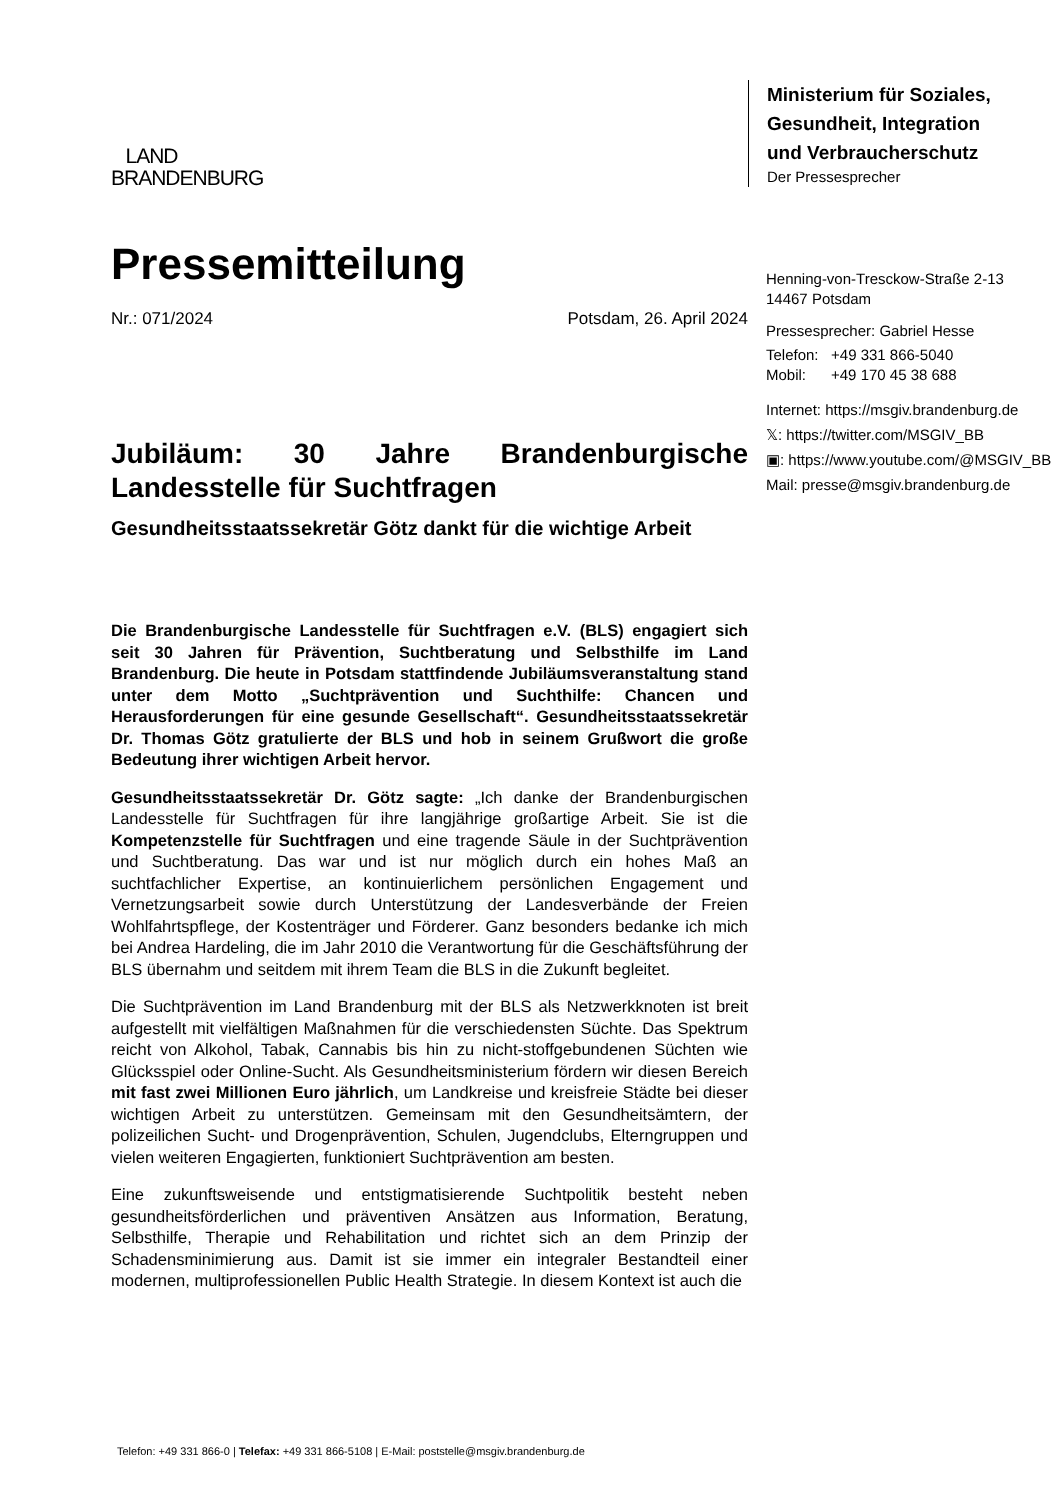LAND
BRANDENBURG
Pressemitteilung
Nr.: 071/2024 Potsdam, 26. April 2024
Jubiläum: 30 Jahre Brandenburgische Landesstelle für Suchtfragen
Gesundheitsstaatssekretär Götz dankt für die wichtige Arbeit
Die Brandenburgische Landesstelle für Suchtfragen e.V. (BLS) engagiert sich seit 30 Jahren für Prävention, Suchtberatung und Selbsthilfe im Land Brandenburg. Die heute in Potsdam stattfindende Jubiläumsveranstaltung stand unter dem Motto „Suchtprävention und Suchthilfe: Chancen und Herausforderungen für eine gesunde Gesellschaft“. Gesundheitsstaatssekretär Dr. Thomas Götz gratulierte der BLS und hob in seinem Grußwort die große Bedeutung ihrer wichtigen Arbeit hervor.
Gesundheitsstaatssekretär Dr. Götz sagte: „Ich danke der Brandenburgischen Landesstelle für Suchtfragen für ihre langjährige großartige Arbeit. Sie ist die Kompetenzstelle für Suchtfragen und eine tragende Säule in der Suchtprävention und Suchtberatung. Das war und ist nur möglich durch ein hohes Maß an suchtfachlicher Expertise, an kontinuierlichem persönlichen Engagement und Vernetzungsarbeit sowie durch Unterstützung der Landesverbände der Freien Wohlfahrtspflege, der Kostenträger und Förderer. Ganz besonders bedanke ich mich bei Andrea Hardeling, die im Jahr 2010 die Verantwortung für die Geschäftsführung der BLS übernahm und seitdem mit ihrem Team die BLS in die Zukunft begleitet.
Die Suchtprävention im Land Brandenburg mit der BLS als Netzwerkknoten ist breit aufgestellt mit vielfältigen Maßnahmen für die verschiedensten Süchte. Das Spektrum reicht von Alkohol, Tabak, Cannabis bis hin zu nicht-stoffgebundenen Süchten wie Glücksspiel oder Online-Sucht. Als Gesundheitsministerium fördern wir diesen Bereich mit fast zwei Millionen Euro jährlich, um Landkreise und kreisfreie Städte bei dieser wichtigen Arbeit zu unterstützen. Gemeinsam mit den Gesundheitsämtern, der polizeilichen Sucht- und Drogenprävention, Schulen, Jugendclubs, Elterngruppen und vielen weiteren Engagierten, funktioniert Suchtprävention am besten.
Eine zukunftsweisende und entstigmatisierende Suchtpolitik besteht neben gesundheitsförderlichen und präventiven Ansätzen aus Information, Beratung, Selbsthilfe, Therapie und Rehabilitation und richtet sich an dem Prinzip der Schadensminimierung aus. Damit ist sie immer ein integraler Bestandteil einer modernen, multiprofessionellen Public Health Strategie. In diesem Kontext ist auch die
Ministerium für Soziales,
Gesundheit, Integration
und Verbraucherschutz
Der Pressesprecher
Henning-von-Tresckow-Straße 2-13
14467 Potsdam
Pressesprecher: Gabriel Hesse
Telefon: +49 331 866-5040
Mobil: +49 170 45 38 688
Internet: https://msgiv.brandenburg.de
𝕏: https://twitter.com/MSGIV_BB
▣: https://www.youtube.com/@MSGIV_BB
Mail: presse@msgiv.brandenburg.de
Telefon: +49 331 866-0 | Telefax: +49 331 866-5108 | E-Mail: poststelle@msgiv.brandenburg.de